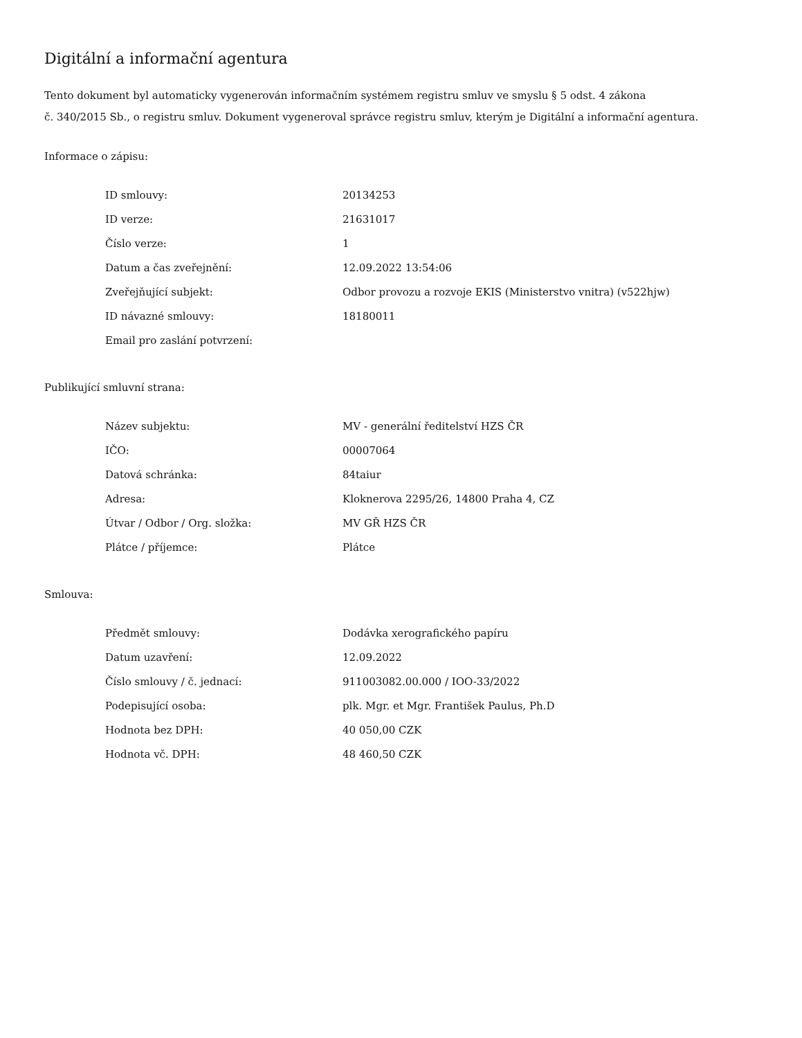Digitální a informační agentura
Tento dokument byl automaticky vygenerován informačním systémem registru smluv ve smyslu § 5 odst. 4 zákona
č. 340/2015 Sb., o registru smluv. Dokument vygeneroval správce registru smluv, kterým je Digitální a informační agentura.
Informace o zápisu:
| ID smlouvy: | 20134253 |
| ID verze: | 21631017 |
| Číslo verze: | 1 |
| Datum a čas zveřejnění: | 12.09.2022 13:54:06 |
| Zveřejňující subjekt: | Odbor provozu a rozvoje EKIS (Ministerstvo vnitra) (v522hjw) |
| ID návazné smlouvy: | 18180011 |
| Email pro zaslání potvrzení: | |
Publikující smluvní strana:
| Název subjektu: | MV - generální ředitelství HZS ČR |
| IČO: | 00007064 |
| Datová schránka: | 84taiur |
| Adresa: | Kloknerova 2295/26, 14800 Praha 4, CZ |
| Útvar / Odbor / Org. složka: | MV GŘ HZS ČR |
| Plátce / příjemce: | Plátce |
Smlouva:
| Předmět smlouvy: | Dodávka xerografického papíru |
| Datum uzavření: | 12.09.2022 |
| Číslo smlouvy / č. jednací: | 911003082.00.000 / IOO-33/2022 |
| Podepisující osoba: | plk. Mgr. et Mgr. František Paulus, Ph.D |
| Hodnota bez DPH: | 40 050,00 CZK |
| Hodnota vč. DPH: | 48 460,50 CZK |